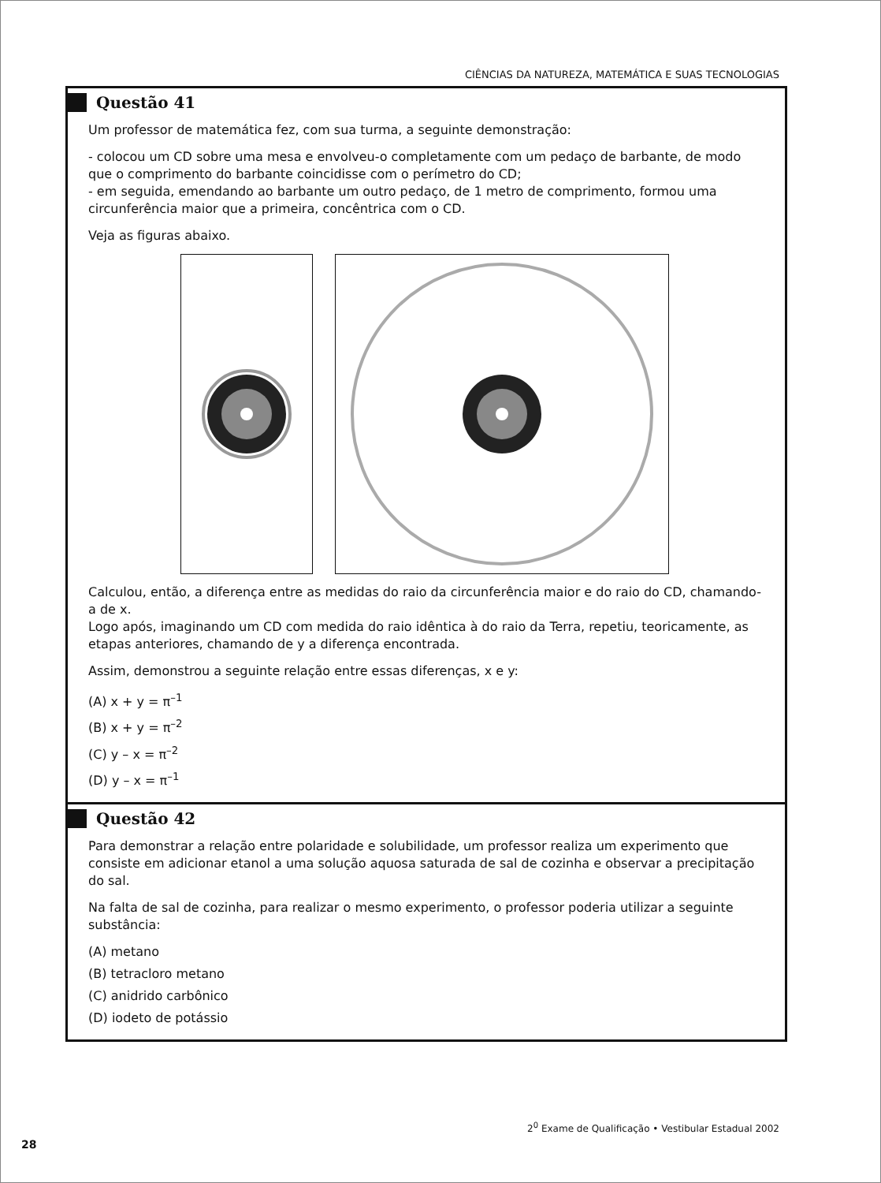CIÊNCIAS DA NATUREZA, MATEMÁTICA E SUAS TECNOLOGIAS
Questão 41
Um professor de matemática fez, com sua turma, a seguinte demonstração:
- colocou um CD sobre uma mesa e envolveu-o completamente com um pedaço de barbante, de modo que o comprimento do barbante coincidisse com o perímetro do CD;
- em seguida, emendando ao barbante um outro pedaço, de 1 metro de comprimento, formou uma circunferência maior que a primeira, concêntrica com o CD.
Veja as figuras abaixo.
Calculou, então, a diferença entre as medidas do raio da circunferência maior e do raio do CD, chamando-a de x.
Logo após, imaginando um CD com medida do raio idêntica à do raio da Terra, repetiu, teoricamente, as etapas anteriores, chamando de y a diferença encontrada.
Assim, demonstrou a seguinte relação entre essas diferenças, x e y:
(A) x + y = π<sup>–1</sup>
(B) x + y = π<sup>–2</sup>
(C) y – x = π<sup>–2</sup>
(D) y – x = π<sup>–1</sup>
Questão 42
Para demonstrar a relação entre polaridade e solubilidade, um professor realiza um experimento que consiste em adicionar etanol a uma solução aquosa saturada de sal de cozinha e observar a precipitação do sal.
Na falta de sal de cozinha, para realizar o mesmo experimento, o professor poderia utilizar a seguinte substância:
(A) metano
(B) tetracloro metano
(C) anidrido carbônico
(D) iodeto de potássio
2<sup>0</sup> Exame de Qualificação • Vestibular Estadual 2002
28